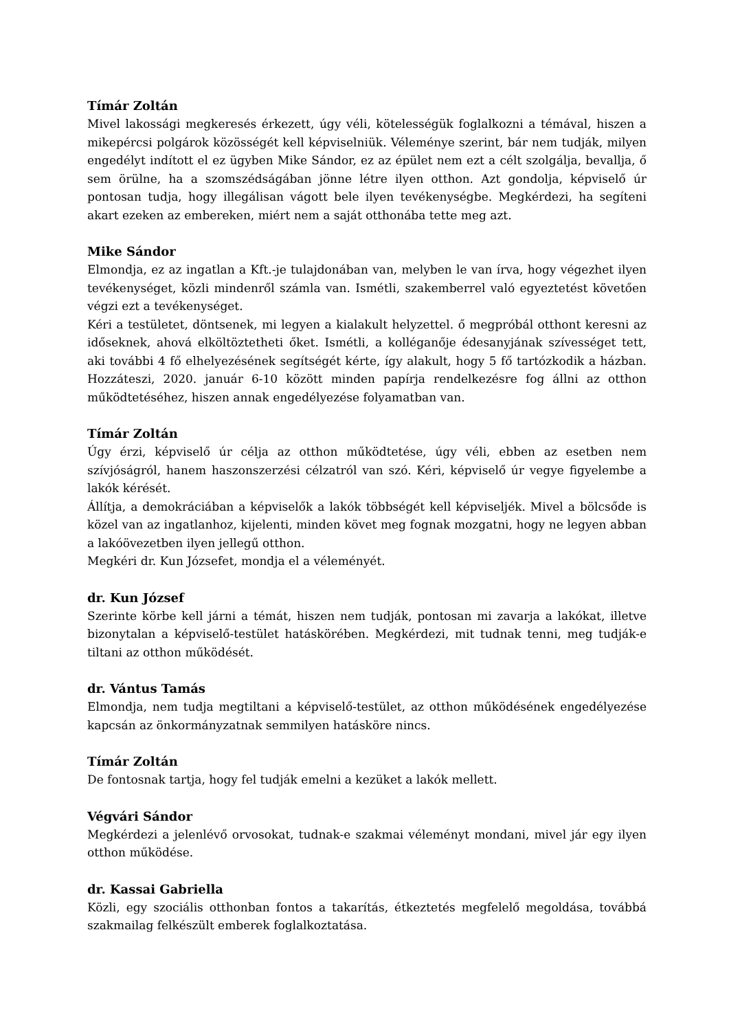Tímár Zoltán
Mivel lakossági megkeresés érkezett, úgy véli, kötelességük foglalkozni a témával, hiszen a mikepércsi polgárok közösségét kell képviselniük. Véleménye szerint, bár nem tudják, milyen engedélyt indított el ez ügyben Mike Sándor, ez az épület nem ezt a célt szolgálja, bevallja, ő sem örülne, ha a szomszédságában jönne létre ilyen otthon. Azt gondolja, képviselő úr pontosan tudja, hogy illegálisan vágott bele ilyen tevékenységbe. Megkérdezi, ha segíteni akart ezeken az embereken, miért nem a saját otthonába tette meg azt.
Mike Sándor
Elmondja, ez az ingatlan a Kft.-je tulajdonában van, melyben le van írva, hogy végezhet ilyen tevékenységet, közli mindenről számla van. Ismétli, szakemberrel való egyeztetést követően végzi ezt a tevékenységet.
Kéri a testületet, döntsenek, mi legyen a kialakult helyzettel. ő megpróbál otthont keresni az időseknek, ahová elköltöztetheti őket. Ismétli, a kolléganője édesanyjának szívességet tett, aki további 4 fő elhelyezésének segítségét kérte, így alakult, hogy 5 fő tartózkodik a házban. Hozzáteszi, 2020. január 6-10 között minden papírja rendelkezésre fog állni az otthon működtetéséhez, hiszen annak engedélyezése folyamatban van.
Tímár Zoltán
Úgy érzi, képviselő úr célja az otthon működtetése, úgy véli, ebben az esetben nem szívjóságról, hanem haszonszerzési célzatról van szó. Kéri, képviselő úr vegye figyelembe a lakók kérését.
Állítja, a demokráciában a képviselők a lakók többségét kell képviseljék. Mivel a bölcsőde is közel van az ingatlanhoz, kijelenti, minden követ meg fognak mozgatni, hogy ne legyen abban a lakóövezetben ilyen jellegű otthon.
Megkéri dr. Kun Józsefet, mondja el a véleményét.
dr. Kun József
Szerinte körbe kell járni a témát, hiszen nem tudják, pontosan mi zavarja a lakókat, illetve bizonytalan a képviselő-testület hatáskörében. Megkérdezi, mit tudnak tenni, meg tudják-e tiltani az otthon működését.
dr. Vántus Tamás
Elmondja, nem tudja megtiltani a képviselő-testület, az otthon működésének engedélyezése kapcsán az önkormányzatnak semmilyen hatásköre nincs.
Tímár Zoltán
De fontosnak tartja, hogy fel tudják emelni a kezüket a lakók mellett.
Végvári Sándor
Megkérdezi a jelenlévő orvosokat, tudnak-e szakmai véleményt mondani, mivel jár egy ilyen otthon működése.
dr. Kassai Gabriella
Közli, egy szociális otthonban fontos a takarítás, étkeztetés megfelelő megoldása, továbbá szakmailag felkészült emberek foglalkoztatása.